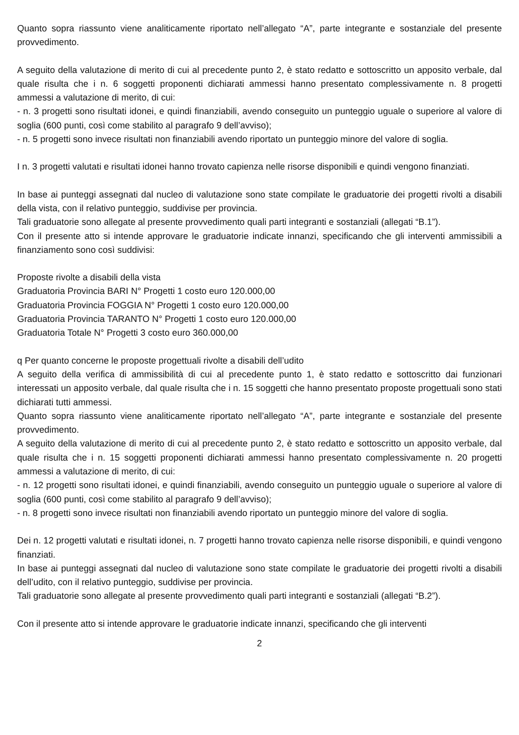Quanto sopra riassunto viene analiticamente riportato nell’allegato “A”, parte integrante e sostanziale del presente provvedimento.
A seguito della valutazione di merito di cui al precedente punto 2, è stato redatto e sottoscritto un apposito verbale, dal quale risulta che i n. 6 soggetti proponenti dichiarati ammessi hanno presentato complessivamente n. 8 progetti ammessi a valutazione di merito, di cui:
- n. 3 progetti sono risultati idonei, e quindi finanziabili, avendo conseguito un punteggio uguale o superiore al valore di soglia (600 punti, così come stabilito al paragrafo 9 dell’avviso);
- n. 5 progetti sono invece risultati non finanziabili avendo riportato un punteggio minore del valore di soglia.
I n. 3 progetti valutati e risultati idonei hanno trovato capienza nelle risorse disponibili e quindi vengono finanziati.
In base ai punteggi assegnati dal nucleo di valutazione sono state compilate le graduatorie dei progetti rivolti a disabili della vista, con il relativo punteggio, suddivise per provincia.
Tali graduatorie sono allegate al presente provvedimento quali parti integranti e sostanziali (allegati “B.1”).
Con il presente atto si intende approvare le graduatorie indicate innanzi, specificando che gli interventi ammissibili a finanziamento sono così suddivisi:
Proposte rivolte a disabili della vista
Graduatoria Provincia BARI N° Progetti 1 costo euro 120.000,00
Graduatoria Provincia FOGGIA N° Progetti 1 costo euro 120.000,00
Graduatoria Provincia TARANTO N° Progetti 1 costo euro 120.000,00
Graduatoria Totale N° Progetti 3 costo euro 360.000,00
q Per quanto concerne le proposte progettuali rivolte a disabili dell’udito
A seguito della verifica di ammissibilità di cui al precedente punto 1, è stato redatto e sottoscritto dai funzionari interessati un apposito verbale, dal quale risulta che i n. 15 soggetti che hanno presentato proposte progettuali sono stati dichiarati tutti ammessi.
Quanto sopra riassunto viene analiticamente riportato nell’allegato “A”, parte integrante e sostanziale del presente provvedimento.
A seguito della valutazione di merito di cui al precedente punto 2, è stato redatto e sottoscritto un apposito verbale, dal quale risulta che i n. 15 soggetti proponenti dichiarati ammessi hanno presentato complessivamente n. 20 progetti ammessi a valutazione di merito, di cui:
- n. 12 progetti sono risultati idonei, e quindi finanziabili, avendo conseguito un punteggio uguale o superiore al valore di soglia (600 punti, così come stabilito al paragrafo 9 dell’avviso);
- n. 8 progetti sono invece risultati non finanziabili avendo riportato un punteggio minore del valore di soglia.
Dei n. 12 progetti valutati e risultati idonei, n. 7 progetti hanno trovato capienza nelle risorse disponibili, e quindi vengono finanziati.
In base ai punteggi assegnati dal nucleo di valutazione sono state compilate le graduatorie dei progetti rivolti a disabili dell’udito, con il relativo punteggio, suddivise per provincia.
Tali graduatorie sono allegate al presente provvedimento quali parti integranti e sostanziali (allegati “B.2”).
Con il presente atto si intende approvare le graduatorie indicate innanzi, specificando che gli interventi
2